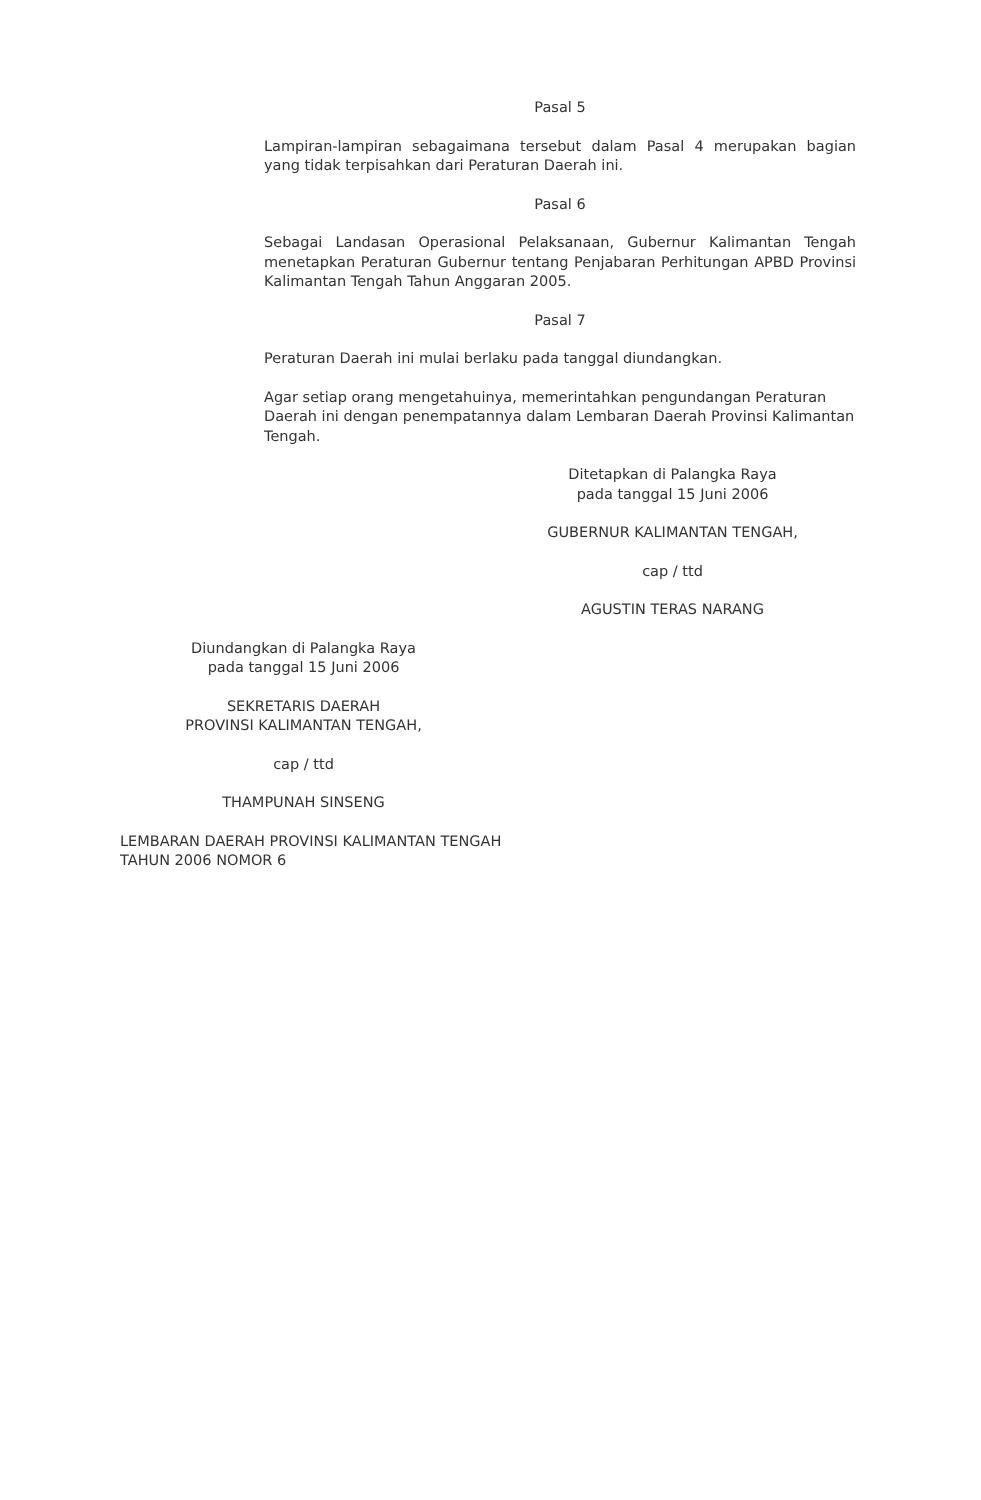Pasal 5
Lampiran-lampiran sebagaimana tersebut dalam Pasal 4 merupakan bagian yang tidak terpisahkan dari Peraturan Daerah ini.
Pasal 6
Sebagai Landasan Operasional Pelaksanaan, Gubernur Kalimantan Tengah menetapkan Peraturan Gubernur tentang Penjabaran Perhitungan APBD Provinsi Kalimantan Tengah Tahun Anggaran 2005.
Pasal 7
Peraturan Daerah ini mulai berlaku pada tanggal diundangkan.
Agar setiap orang mengetahuinya, memerintahkan pengundangan Peraturan
Daerah ini dengan penempatannya dalam Lembaran Daerah Provinsi Kalimantan
Tengah.
Ditetapkan di Palangka Raya
pada tanggal 15 Juni 2006
GUBERNUR KALIMANTAN TENGAH,
cap / ttd
AGUSTIN TERAS NARANG
Diundangkan di Palangka Raya
pada tanggal 15 Juni 2006
SEKRETARIS DAERAH
PROVINSI KALIMANTAN TENGAH,
cap / ttd
THAMPUNAH SINSENG
LEMBARAN DAERAH PROVINSI KALIMANTAN TENGAH
TAHUN 2006 NOMOR 6